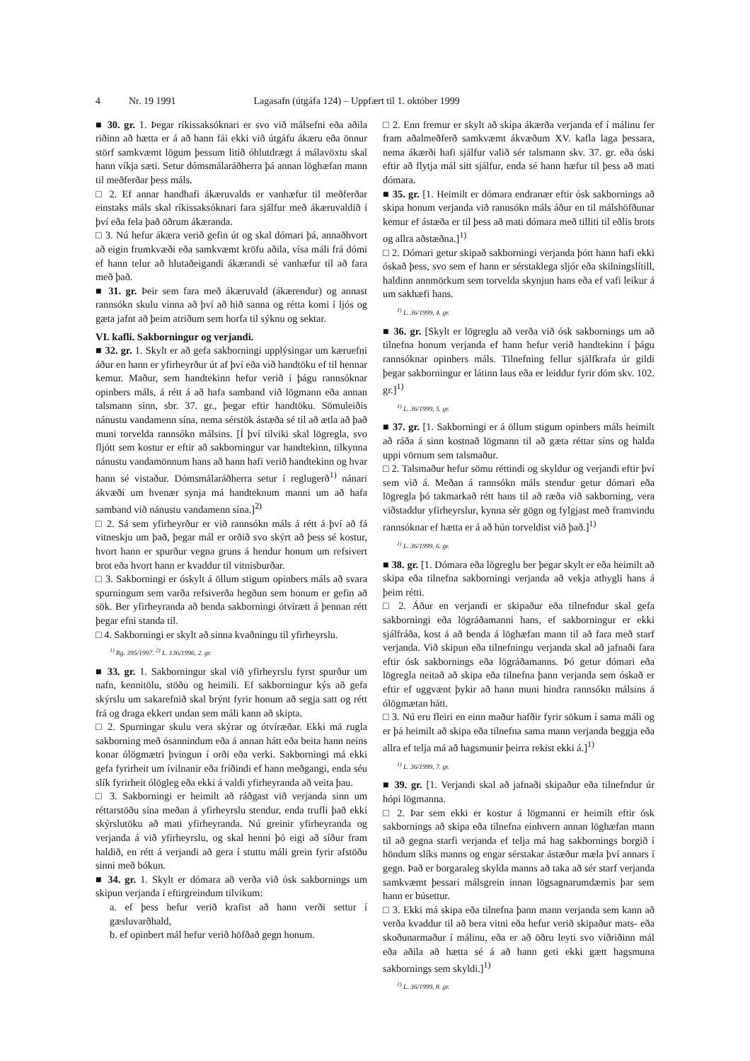4 Nr. 19 1991 Lagasafn (útgáfa 124) – Uppfært til 1. október 1999
■ 30. gr. 1. Þegar ríkissaksóknari er svo við málsefni eða aðila riðinn að hætta er á að hann fái ekki við útgáfu ákæru eða önnur störf samkvæmt lögum þessum litið óhlutdrægt á málavöxtu skal hann víkja sæti. Setur dómsmálaráðherra þá annan löghæfan mann til meðferðar þess máls.
□ 2. Ef annar handhafi ákæruvalds er vanhæfur til meðferðar einstaks máls skal ríkissaksóknari fara sjálfur með ákæruvaldið í því eða fela það öðrum ákæranda.
□ 3. Nú hefur ákæra verið gefin út og skal dómari þá, annaðhvort að eigin frumkvæði eða samkvæmt kröfu aðila, vísa máli frá dómi ef hann telur að hlutaðeigandi ákærandi sé vanhæfur til að fara með það.
■ 31. gr. Þeir sem fara með ákæruvald (ákærendur) og annast rannsókn skulu vinna að því að hið sanna og rétta komi í ljós og gæta jafnt að þeim atriðum sem horfa til sýknu og sektar.
VI. kafli. Sakborningur og verjandi.
■ 32. gr. 1. Skylt er að gefa sakborningi upplýsingar um kæruefni áður en hann er yfirheyrður út af því eða við handtöku ef til hennar kemur. Maður, sem handtekinn hefur verið í þágu rannsóknar opinbers máls, á rétt á að hafa samband við lögmann eða annan talsmann sinn, sbr. 37. gr., þegar eftir handtöku. Sömuleiðis nánustu vandamenn sína, nema sérstök ástæða sé til að ætla að það muni torvelda rannsókn málsins. [Í því tilviki skal lögregla, svo fljótt sem kostur er eftir að sakborningur var handtekinn, tilkynna nánustu vandamönnum hans að hann hafi verið handtekinn og hvar hann sé vistaður. Dómsmálaráðherra setur í reglugerð<sup>1)</sup> nánari ákvæði um hvenær synja má handteknum manni um að hafa samband við nánustu vandamenn sína.]<sup>2)</sup>
□ 2. Sá sem yfirheyrður er við rannsókn máls á rétt á því að fá vitneskju um það, þegar mál er orðið svo skýrt að þess sé kostur, hvort hann er spurður vegna gruns á hendur honum um refsivert brot eða hvort hann er kvaddur til vitnisburðar.
□ 3. Sakborningi er óskylt á öllum stigum opinbers máls að svara spurningum sem varða refsiverða hegðun sem honum er gefin að sök. Ber yfirheyranda að benda sakborningi ótvírætt á þennan rétt þegar efni standa til.
□ 4. Sakborningi er skylt að sinna kvaðningu til yfirheyrslu.
<sup>1)</sup> Rg. 395/1997. <sup>2)</sup> L. 136/1996, 2. gr.
■ 33. gr. 1. Sakborningur skal við yfirheyrslu fyrst spurður um nafn, kennitölu, stöðu og heimili. Ef sakborningur kýs að gefa skýrslu um sakarefnið skal brýnt fyrir honum að segja satt og rétt frá og draga ekkert undan sem máli kann að skipta.
□ 2. Spurningar skulu vera skýrar og ótvíræðar. Ekki má rugla sakborning með ósannindum eða á annan hátt eða beita hann neins konar ólögmætri þvingun í orði eða verki. Sakborningi má ekki gefa fyrirheit um ívilnanir eða fríðindi ef hann meðgangi, enda séu slík fyrirheit ólögleg eða ekki á valdi yfirheyranda að veita þau.
□ 3. Sakborningi er heimilt að ráðgast við verjanda sinn um réttarstöðu sína meðan á yfirheyrslu stendur, enda trufli það ekki skýrslutöku að mati yfirheyranda. Nú greinir yfirheyranda og verjanda á við yfirheyrslu, og skal henni þó eigi að síður fram haldið, en rétt á verjandi að gera í stuttu máli grein fyrir afstöðu sinni með bókun.
■ 34. gr. 1. Skylt er dómara að verða við ósk sakbornings um skipun verjanda í eftirgreindum tilvikum:
a. ef þess hefur verið krafist að hann verði settur í gæsluvarðhald,
b. ef opinbert mál hefur verið höfðað gegn honum.
□ 2. Enn fremur er skylt að skipa ákærða verjanda ef í málinu fer fram aðalmeðferð samkvæmt ákvæðum XV. kafla laga þessara, nema ákærði hafi sjálfur valið sér talsmann skv. 37. gr. eða óski eftir að flytja mál sitt sjálfur, enda sé hann hæfur til þess að mati dómara.
■ 35. gr. [1. Heimilt er dómara endranær eftir ósk sakbornings að skipa honum verjanda við rannsókn máls áður en til málshöfðunar kemur ef ástæða er til þess að mati dómara með tilliti til eðlis brots og allra aðstæðna.]<sup>1)</sup>
□ 2. Dómari getur skipað sakborningi verjanda þótt hann hafi ekki óskað þess, svo sem ef hann er sérstaklega sljór eða skilningslítill, haldinn annmörkum sem torvelda skynjun hans eða ef vafi leikur á um sakhæfi hans.
<sup>1)</sup> L. 36/1999, 4. gr.
■ 36. gr. [Skylt er lögreglu að verða við ósk sakbornings um að tilnefna honum verjanda ef hann hefur verið handtekinn í þágu rannsóknar opinbers máls. Tilnefning fellur sjálfkrafa úr gildi þegar sakborningur er látinn laus eða er leiddur fyrir dóm skv. 102. gr.]<sup>1)</sup>
<sup>1)</sup> L. 36/1999, 5. gr.
■ 37. gr. [1. Sakborningi er á öllum stigum opinbers máls heimilt að ráða á sinn kostnað lögmann til að gæta réttar síns og halda uppi vörnum sem talsmaður.
□ 2. Talsmaður hefur sömu réttindi og skyldur og verjandi eftir því sem við á. Meðan á rannsókn máls stendur getur dómari eða lögregla þó takmarkað rétt hans til að ræða við sakborning, vera viðstaddur yfirheyrslur, kynna sér gögn og fylgjast með framvindu rannsóknar ef hætta er á að hún torveldist við það.]<sup>1)</sup>
<sup>1)</sup> L. 36/1999, 6. gr.
■ 38. gr. [1. Dómara eða lögreglu ber þegar skylt er eða heimilt að skipa eða tilnefna sakborningi verjanda að vekja athygli hans á þeim rétti.
□ 2. Áður en verjandi er skipaður eða tilnefndur skal gefa sakborningi eða lögráðamanni hans, ef sakborningur er ekki sjálfráða, kost á að benda á löghæfan mann til að fara með starf verjanda. Við skipun eða tilnefningu verjanda skal að jafnaði fara eftir ósk sakbornings eða lögráðamanns. Þó getur dómari eða lögregla neitað að skipa eða tilnefna þann verjanda sem óskað er eftir ef uggvænt þykir að hann muni hindra rannsókn málsins á ólögmætan hátt.
□ 3. Nú eru fleiri en einn maður hafðir fyrir sökum í sama máli og er þá heimilt að skipa eða tilnefna sama mann verjanda beggja eða allra ef telja má að hagsmunir þeirra rekist ekki á.]<sup>1)</sup>
<sup>1)</sup> L. 36/1999, 7. gr.
■ 39. gr. [1. Verjandi skal að jafnaði skipaður eða tilnefndur úr hópi lögmanna.
□ 2. Þar sem ekki er kostur á lögmanni er heimilt eftir ósk sakbornings að skipa eða tilnefna einhvern annan löghæfan mann til að gegna starfi verjanda ef telja má hag sakbornings borgið í höndum slíks manns og engar sérstakar ástæður mæla því annars í gegn. Það er borgaraleg skylda manns að taka að sér starf verjanda samkvæmt þessari málsgrein innan lögsagnarumdæmis þar sem hann er búsettur.
□ 3. Ekki má skipa eða tilnefna þann mann verjanda sem kann að verða kvaddur til að bera vitni eða hefur verið skipaður mats- eða skoðunarmaður í málinu, eða er að öðru leyti svo viðriðinn mál eða aðila að hætta sé á að hann geti ekki gætt hagsmuna sakbornings sem skyldi.]<sup>1)</sup>
<sup>1)</sup> L. 36/1999, 8. gr.